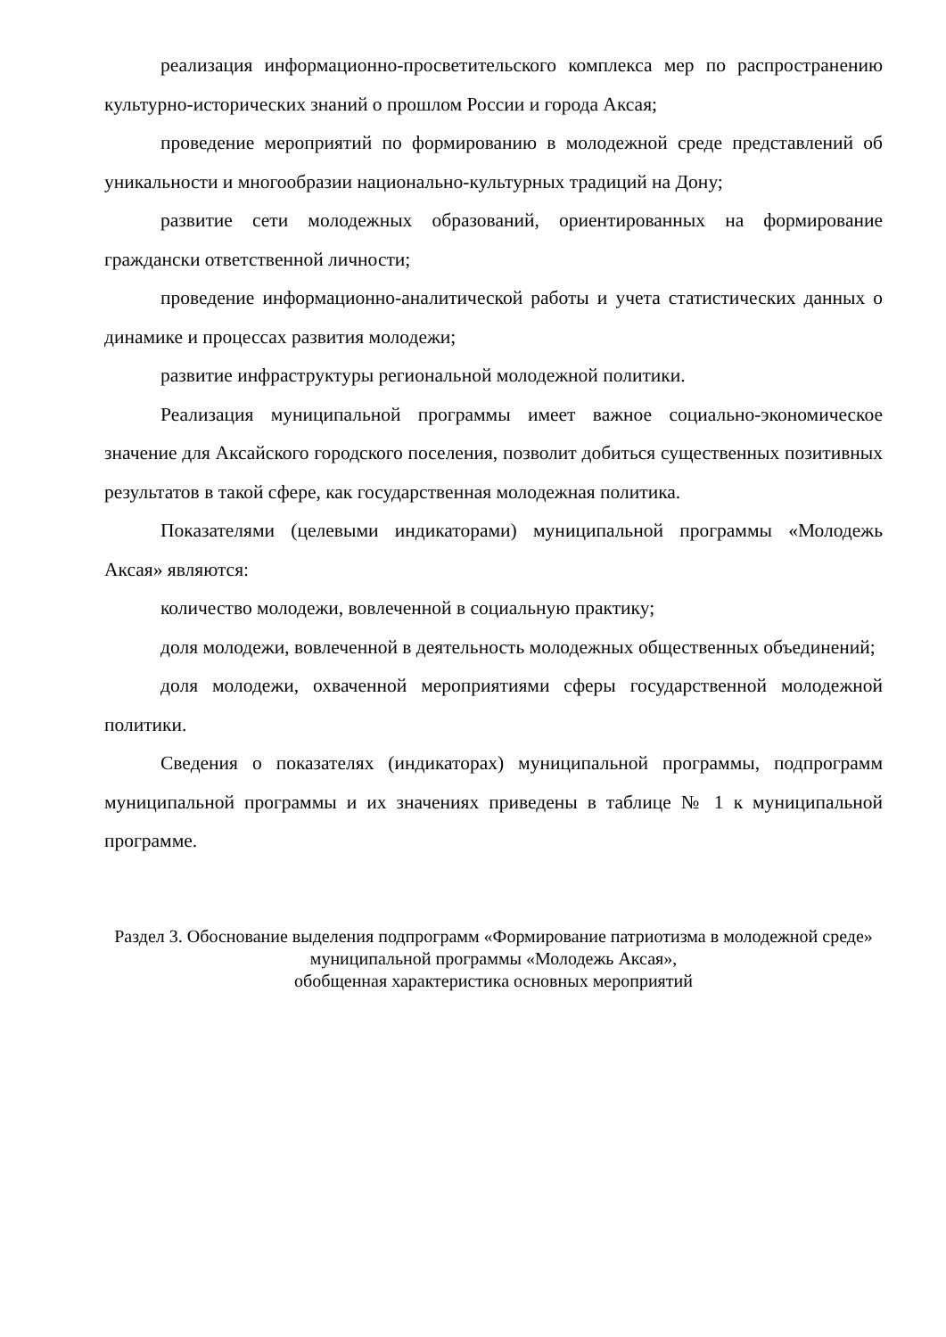реализация информационно-просветительского комплекса мер по распространению культурно-исторических знаний о прошлом России и города Аксая;
проведение мероприятий по формированию в молодежной среде представлений об уникальности и многообразии национально-культурных традиций на Дону;
развитие сети молодежных образований, ориентированных на формирование граждански ответственной личности;
проведение информационно-аналитической работы и учета статистических данных о динамике и процессах развития молодежи;
развитие инфраструктуры региональной молодежной политики.
Реализация муниципальной программы имеет важное социально-экономическое значение для Аксайского городского поселения, позволит добиться существенных позитивных результатов в такой сфере, как государственная молодежная политика.
Показателями (целевыми индикаторами) муниципальной программы «Молодежь Аксая» являются:
количество молодежи, вовлеченной в социальную практику;
доля молодежи, вовлеченной в деятельность молодежных общественных объединений;
доля молодежи, охваченной мероприятиями сферы государственной молодежной политики.
Сведения о показателях (индикаторах) муниципальной программы, подпрограмм муниципальной программы и их значениях приведены в таблице № 1 к муниципальной программе.
Раздел 3. Обоснование выделения подпрограмм «Формирование патриотизма в молодежной среде» муниципальной программы «Молодежь Аксая»,
обобщенная характеристика основных мероприятий